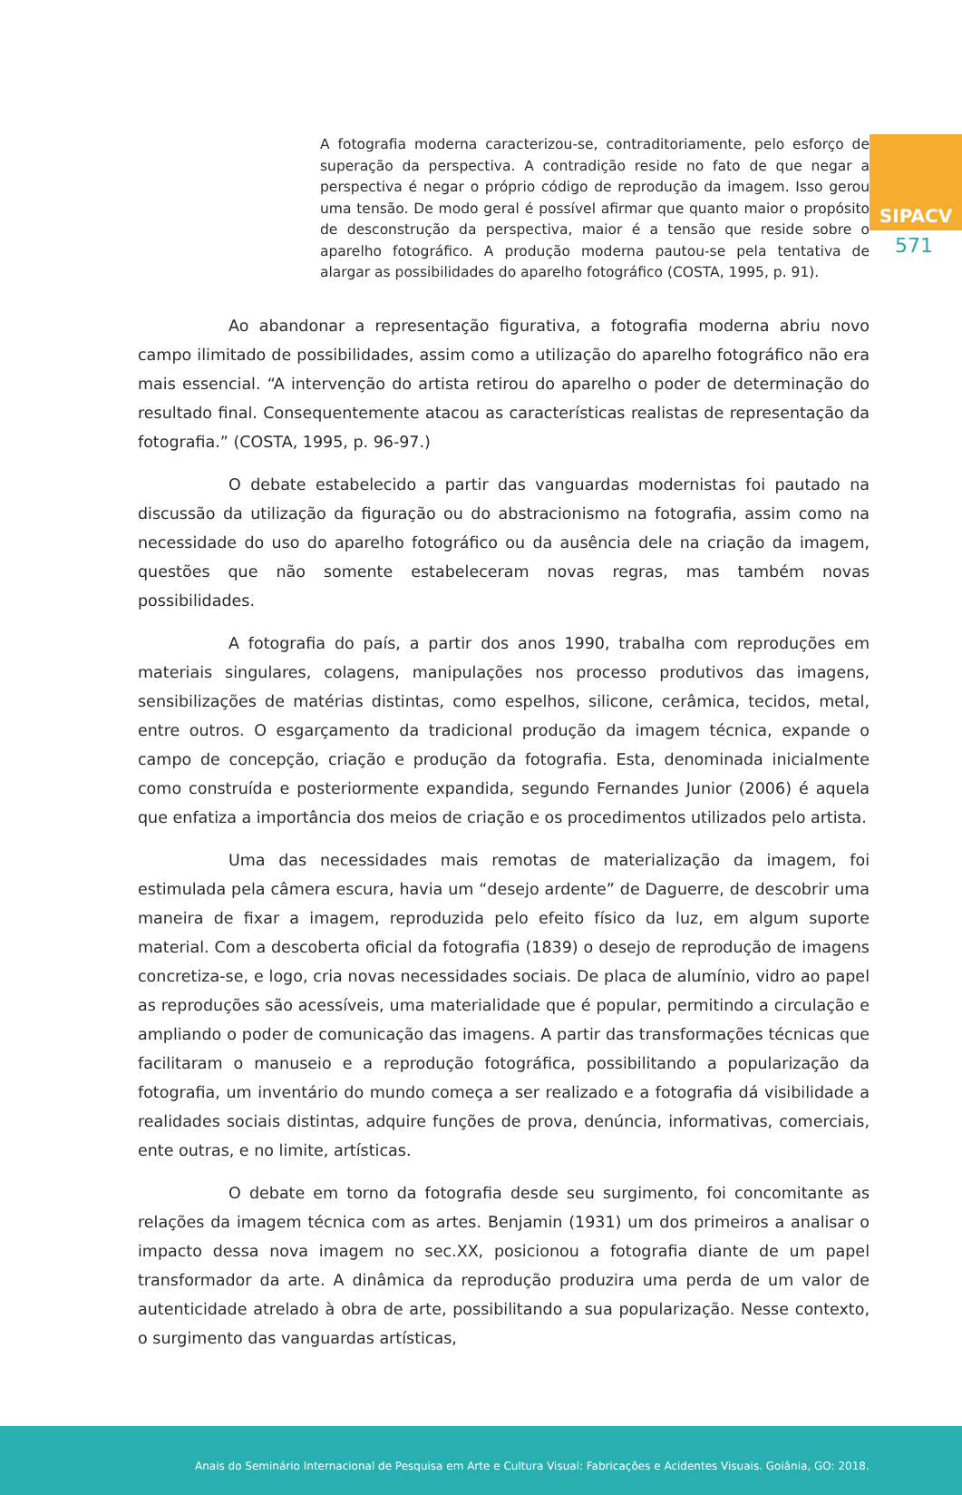SIPACV
571
A fotografia moderna caracterizou-se, contraditoriamente, pelo esforço de superação da perspectiva. A contradição reside no fato de que negar a perspectiva é negar o próprio código de reprodução da imagem. Isso gerou uma tensão. De modo geral é possível afirmar que quanto maior o propósito de desconstrução da perspectiva, maior é a tensão que reside sobre o aparelho fotográfico. A produção moderna pautou-se pela tentativa de alargar as possibilidades do aparelho fotográfico (COSTA, 1995, p. 91).
Ao abandonar a representação figurativa, a fotografia moderna abriu novo campo ilimitado de possibilidades, assim como a utilização do aparelho fotográfico não era mais essencial. “A intervenção do artista retirou do aparelho o poder de determinação do resultado final. Consequentemente atacou as características realistas de representação da fotografia.” (COSTA, 1995, p. 96-97.)
O debate estabelecido a partir das vanguardas modernistas foi pautado na discussão da utilização da figuração ou do abstracionismo na fotografia, assim como na necessidade do uso do aparelho fotográfico ou da ausência dele na criação da imagem, questões que não somente estabeleceram novas regras, mas também novas possibilidades.
A fotografia do país, a partir dos anos 1990, trabalha com reproduções em materiais singulares, colagens, manipulações nos processo produtivos das imagens, sensibilizações de matérias distintas, como espelhos, silicone, cerâmica, tecidos, metal, entre outros. O esgarçamento da tradicional produção da imagem técnica, expande o campo de concepção, criação e produção da fotografia. Esta, denominada inicialmente como construída e posteriormente expandida, segundo Fernandes Junior (2006) é aquela que enfatiza a importância dos meios de criação e os procedimentos utilizados pelo artista.
Uma das necessidades mais remotas de materialização da imagem, foi estimulada pela câmera escura, havia um “desejo ardente” de Daguerre, de descobrir uma maneira de fixar a imagem, reproduzida pelo efeito físico da luz, em algum suporte material. Com a descoberta oficial da fotografia (1839) o desejo de reprodução de imagens concretiza-se, e logo, cria novas necessidades sociais. De placa de alumínio, vidro ao papel as reproduções são acessíveis, uma materialidade que é popular, permitindo a circulação e ampliando o poder de comunicação das imagens. A partir das transformações técnicas que facilitaram o manuseio e a reprodução fotográfica, possibilitando a popularização da fotografia, um inventário do mundo começa a ser realizado e a fotografia dá visibilidade a realidades sociais distintas, adquire funções de prova, denúncia, informativas, comerciais, ente outras, e no limite, artísticas.
O debate em torno da fotografia desde seu surgimento, foi concomitante as relações da imagem técnica com as artes. Benjamin (1931) um dos primeiros a analisar o impacto dessa nova imagem no sec.XX, posicionou a fotografia diante de um papel transformador da arte. A dinâmica da reprodução produzira uma perda de um valor de autenticidade atrelado à obra de arte, possibilitando a sua popularização. Nesse contexto, o surgimento das vanguardas artísticas,
Anais do Seminário Internacional de Pesquisa em Arte e Cultura Visual: Fabricações e Acidentes Visuais. Goiânia, GO: 2018.